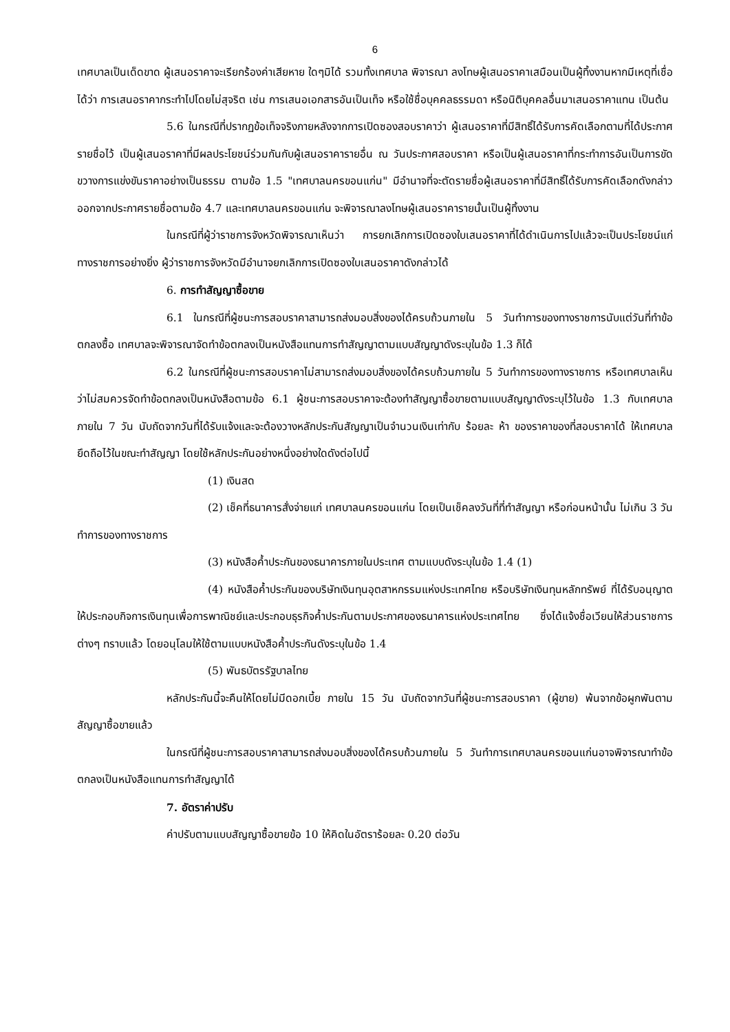6
เทศบาลเป็นเด็ดขาด ผู้เสนอราคาจะเรียกร้องค่าเสียหาย ใดๆมิได้ รวมทั้งเทศบาล พิจารณา ลงโทษผู้เสนอราคาเสมือนเป็นผู้ทิ้งงานหากมีเหตุที่เชื่อได้ว่า การเสนอราคากระทำไปโดยไม่สุจริต เช่น การเสนอเอกสารอันเป็นเท็จ หรือใช้ชื่อบุคคลธรรมดา หรือนิติบุคคลอื่นมาเสนอราคาแทน เป็นต้น
5.6 ในกรณีที่ปรากฏข้อเท็จจริงภายหลังจากการเปิดซองสอบราคาว่า ผู้เสนอราคาที่มีสิทธิ์ได้รับการคัดเลือกตามที่ได้ประกาศรายชื่อไว้ เป็นผู้เสนอราคาที่มีผลประโยชน์ร่วมกันกับผู้เสนอราคารายอื่น ณ วันประกาศสอบราคา หรือเป็นผู้เสนอราคาที่กระทำการอันเป็นการขัดขวางการแข่งขันราคาอย่างเป็นธรรม ตามข้อ 1.5 "เทศบาลนครขอนแก่น" มีอำนาจที่จะตัดรายชื่อผู้เสนอราคาที่มีสิทธิ์ได้รับการคัดเลือกดังกล่าวออกจากประกาศรายชื่อตามข้อ 4.7 และเทศบาลนครขอนแก่น จะพิจารณาลงโทษผู้เสนอราคารายนั้นเป็นผู้ทิ้งงาน
ในกรณีที่ผู้ว่าราชการจังหวัดพิจารณาเห็นว่า การยกเลิกการเปิดซองใบเสนอราคาที่ได้ดำเนินการไปแล้วจะเป็นประโยชน์แก่ทางราชการอย่างยิ่ง ผู้ว่าราชการจังหวัดมีอำนาจยกเลิกการเปิดซองใบเสนอราคาดังกล่าวได้
6. การทำสัญญาซื้อขาย
6.1 ในกรณีที่ผู้ชนะการสอบราคาสามารถส่งมอบสิ่งของได้ครบถ้วนภายใน 5 วันทำการของทางราชการนับแต่วันที่ทำข้อตกลงซื้อ เทศบาลจะพิจารณาจัดทำข้อตกลงเป็นหนังสือแทนการทำสัญญาตามแบบสัญญาดังระบุในข้อ 1.3 ก็ได้
6.2 ในกรณีที่ผู้ชนะการสอบราคาไม่สามารถส่งมอบสิ่งของได้ครบถ้วนภายใน 5 วันทำการของทางราชการ หรือเทศบาลเห็นว่าไม่สมควรจัดทำข้อตกลงเป็นหนังสือตามข้อ 6.1 ผู้ชนะการสอบราคาจะต้องทำสัญญาซื้อขายตามแบบสัญญาดังระบุไว้ในข้อ 1.3 กับเทศบาลภายใน 7 วัน นับถัดจากวันที่ได้รับแจ้งและจะต้องวางหลักประกันสัญญาเป็นจำนวนเงินเท่ากับ ร้อยละ ห้า ของราคาของที่สอบราคาได้ ให้เทศบาลยึดถือไว้ในขณะทำสัญญา โดยใช้หลักประกันอย่างหนึ่งอย่างใดดังต่อไปนี้
(1) เงินสด
(2) เช็คที่ธนาคารสั่งจ่ายแก่ เทศบาลนครขอนแก่น โดยเป็นเช็คลงวันที่ที่ทำสัญญา หรือก่อนหน้านั้น ไม่เกิน 3 วันทำการของทางราชการ
(3) หนังสือค้ำประกันของธนาคารภายในประเทศ ตามแบบดังระบุในข้อ 1.4 (1)
(4) หนังสือค้ำประกันของบริษัทเงินทุนอุตสาหกรรมแห่งประเทศไทย หรือบริษัทเงินทุนหลักทรัพย์ ที่ได้รับอนุญาตให้ประกอบกิจการเงินทุนเพื่อการพาณิชย์และประกอบธุรกิจค้ำประกันตามประกาศของธนาคารแห่งประเทศไทย ซึ่งได้แจ้งชื่อเวียนให้ส่วนราชการต่างๆ ทราบแล้ว โดยอนุโลมให้ใช้ตามแบบหนังสือค้ำประกันดังระบุในข้อ 1.4
(5) พันธบัตรรัฐบาลไทย
หลักประกันนี้จะคืนให้โดยไม่มีดอกเบี้ย ภายใน 15 วัน นับถัดจากวันที่ผู้ชนะการสอบราคา (ผู้ขาย) พ้นจากข้อผูกพันตามสัญญาซื้อขายแล้ว
ในกรณีที่ผู้ชนะการสอบราคาสามารถส่งมอบสิ่งของได้ครบถ้วนภายใน 5 วันทำการเทศบาลนครขอนแก่นอาจพิจารณาทำข้อตกลงเป็นหนังสือแทนการทำสัญญาได้
7. อัตราค่าปรับ
ค่าปรับตามแบบสัญญาซื้อขายข้อ 10 ให้คิดในอัตราร้อยละ 0.20 ต่อวัน